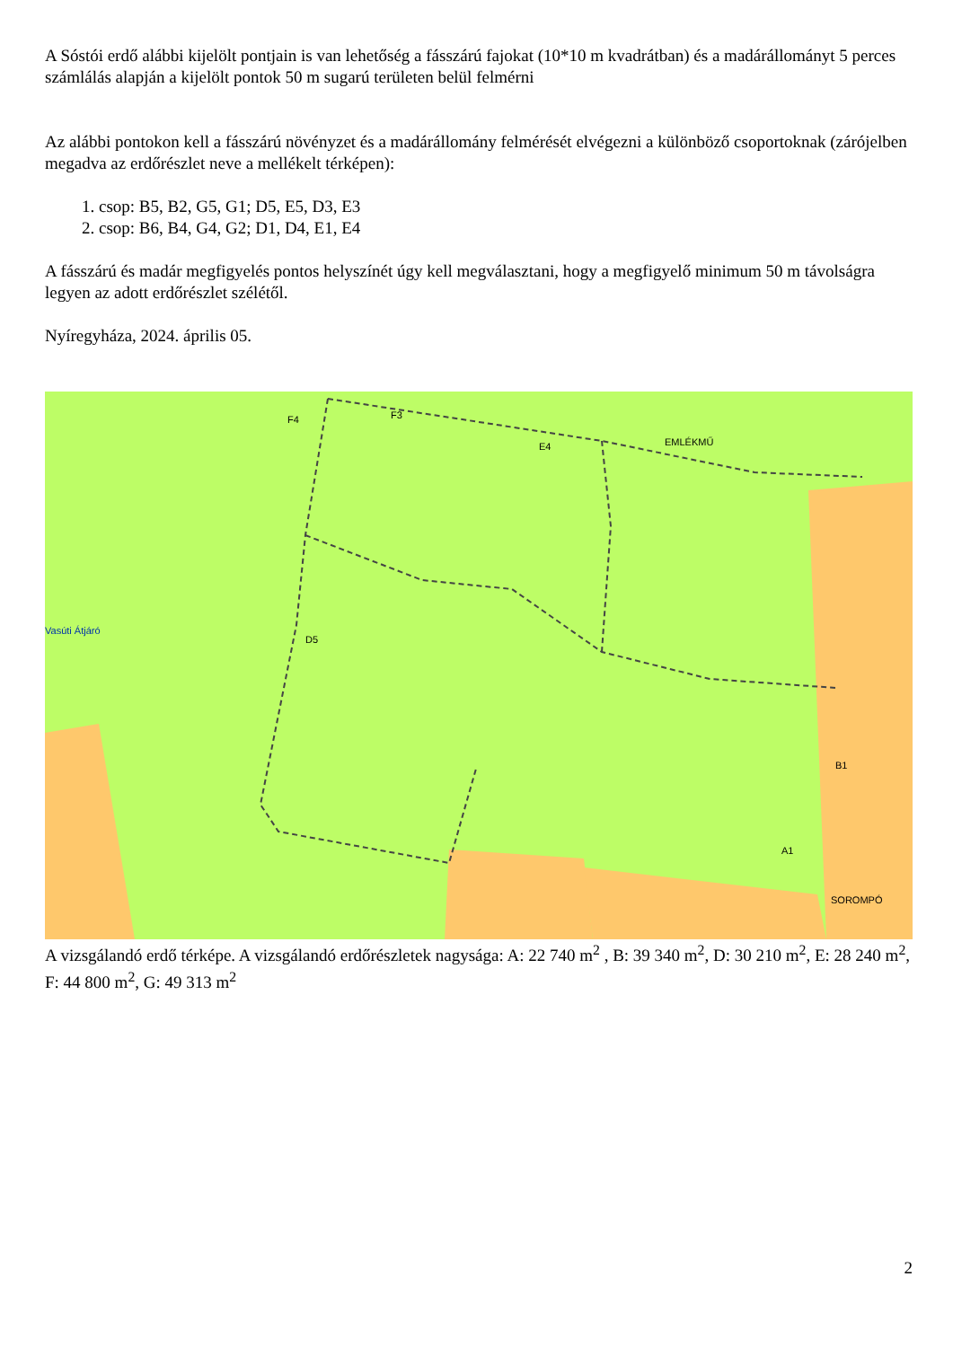A Sóstói erdő alábbi kijelölt pontjain is van lehetőség a fásszárú fajokat (10*10 m kvadrátban) és a madárállományt 5 perces számlálás alapján a kijelölt pontok 50 m sugarú területen belül felmérni
Az alábbi pontokon kell a fásszárú növényzet és a madárállomány felmérését elvégezni a különböző csoportoknak (zárójelben megadva az erdőrészlet neve a mellékelt térképen):
1. csop: B5, B2, G5, G1; D5, E5, D3, E3
2. csop: B6, B4, G4, G2; D1, D4, E1, E4
A fásszárú és madár megfigyelés pontos helyszínét úgy kell megválasztani, hogy a megfigyelő minimum 50 m távolságra legyen az adott erdőrészlet szélétől.
Nyíregyháza, 2024. április 05.
Vasúti Átjáró
EMLÉKMŰ
SOROMPÓ
F4
F3
E4
D5
B1
A1
A vizsgálandó erdő térképe. A vizsgálandó erdőrészletek nagysága: A: 22 740 m<sup>2</sup> , B: 39 340 m<sup>2</sup>, D: 30 210 m<sup>2</sup>, E: 28 240 m<sup>2</sup>, F: 44 800 m<sup>2</sup>, G: 49 313 m<sup>2</sup>
2